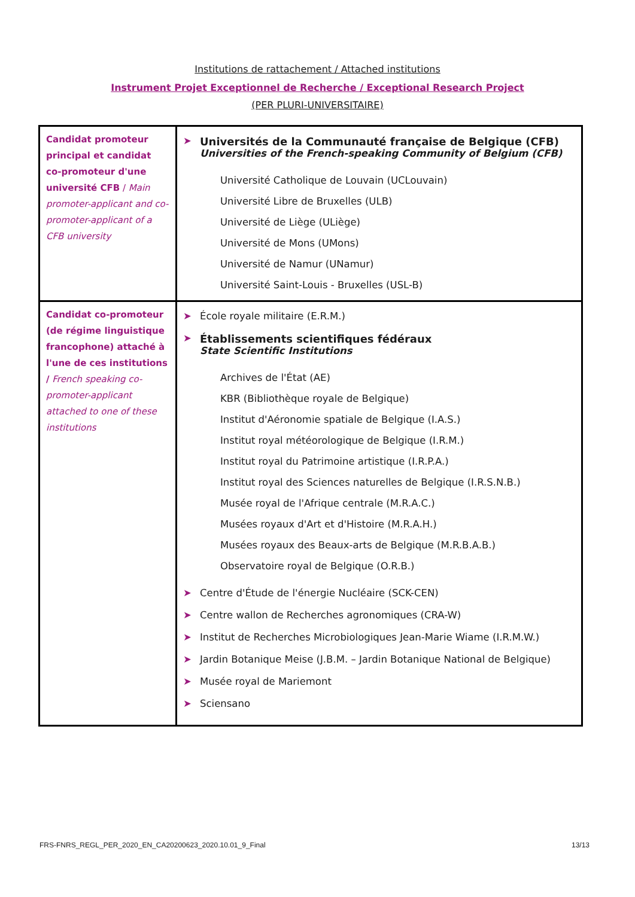Institutions de rattachement / Attached institutions
Instrument Projet Exceptionnel de Recherche / Exceptional Research Project
(PER PLURI-UNIVERSITAIRE)
| Candidat promoteur principal et candidat co-promoteur d'une université CFB / Main promoter-applicant and co-promoter-applicant of a CFB university | ➤ Universités de la Communauté française de Belgique (CFB) Universities of the French-speaking Community of Belgium (CFB) Université Catholique de Louvain (UCLouvain) Université Libre de Bruxelles (ULB) Université de Liège (ULiège) Université de Mons (UMons) Université de Namur (UNamur) Université Saint-Louis - Bruxelles (USL-B) |
| Candidat co-promoteur (de régime linguistique francophone) attaché à l'une de ces institutions / French speaking co-promoter-applicant attached to one of these institutions | ➤ École royale militaire (E.R.M.) ➤ Établissements scientifiques fédéraux State Scientific Institutions Archives de l'État (AE) KBR (Bibliothèque royale de Belgique) Institut d'Aéronomie spatiale de Belgique (I.A.S.) Institut royal météorologique de Belgique (I.R.M.) Institut royal du Patrimoine artistique (I.R.P.A.) Institut royal des Sciences naturelles de Belgique (I.R.S.N.B.) Musée royal de l'Afrique centrale (M.R.A.C.) Musées royaux d'Art et d'Histoire (M.R.A.H.) Musées royaux des Beaux-arts de Belgique (M.R.B.A.B.) Observatoire royal de Belgique (O.R.B.) ➤ Centre d'Étude de l'énergie Nucléaire (SCK-CEN) ➤ Centre wallon de Recherches agronomiques (CRA-W) ➤ Institut de Recherches Microbiologiques Jean-Marie Wiame (I.R.M.W.) ➤ Jardin Botanique Meise (J.B.M. – Jardin Botanique National de Belgique) ➤ Musée royal de Mariemont ➤ Sciensano |
FRS-FNRS_REGL_PER_2020_EN_CA20200623_2020.10.01_9_Final 13/13